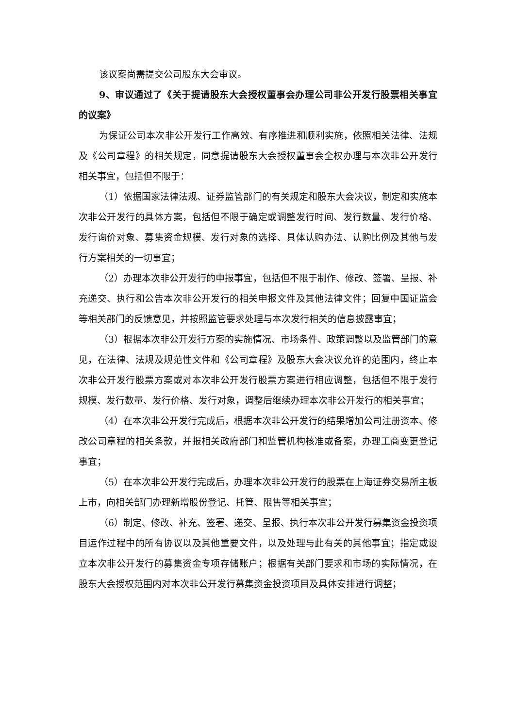该议案尚需提交公司股东大会审议。
9、审议通过了《关于提请股东大会授权董事会办理公司非公开发行股票相关事宜的议案》
为保证公司本次非公开发行工作高效、有序推进和顺利实施，依照相关法律、法规及《公司章程》的相关规定，同意提请股东大会授权董事会全权办理与本次非公开发行相关事宜，包括但不限于：
（1）依据国家法律法规、证券监管部门的有关规定和股东大会决议，制定和实施本次非公开发行的具体方案，包括但不限于确定或调整发行时间、发行数量、发行价格、发行询价对象、募集资金规模、发行对象的选择、具体认购办法、认购比例及其他与发行方案相关的一切事宜；
（2）办理本次非公开发行的申报事宜，包括但不限于制作、修改、签署、呈报、补充递交、执行和公告本次非公开发行的相关申报文件及其他法律文件；回复中国证监会等相关部门的反馈意见，并按照监管要求处理与本次发行相关的信息披露事宜；
（3）根据本次非公开发行方案的实施情况、市场条件、政策调整以及监管部门的意见，在法律、法规及规范性文件和《公司章程》及股东大会决议允许的范围内，终止本次非公开发行股票方案或对本次非公开发行股票方案进行相应调整，包括但不限于发行规模、发行数量、发行价格、发行对象，调整后继续办理本次非公开发行的相关事宜；
（4）在本次非公开发行完成后，根据本次非公开发行的结果增加公司注册资本、修改公司章程的相关条款，并报相关政府部门和监管机构核准或备案，办理工商变更登记事宜；
（5）在本次非公开发行完成后，办理本次非公开发行的股票在上海证券交易所主板上市，向相关部门办理新增股份登记、托管、限售等相关事宜；
（6）制定、修改、补充、签署、递交、呈报、执行本次非公开发行募集资金投资项目运作过程中的所有协议以及其他重要文件，以及处理与此有关的其他事宜；指定或设立本次非公开发行的募集资金专项存储账户；根据有关部门要求和市场的实际情况，在股东大会授权范围内对本次非公开发行募集资金投资项目及具体安排进行调整；